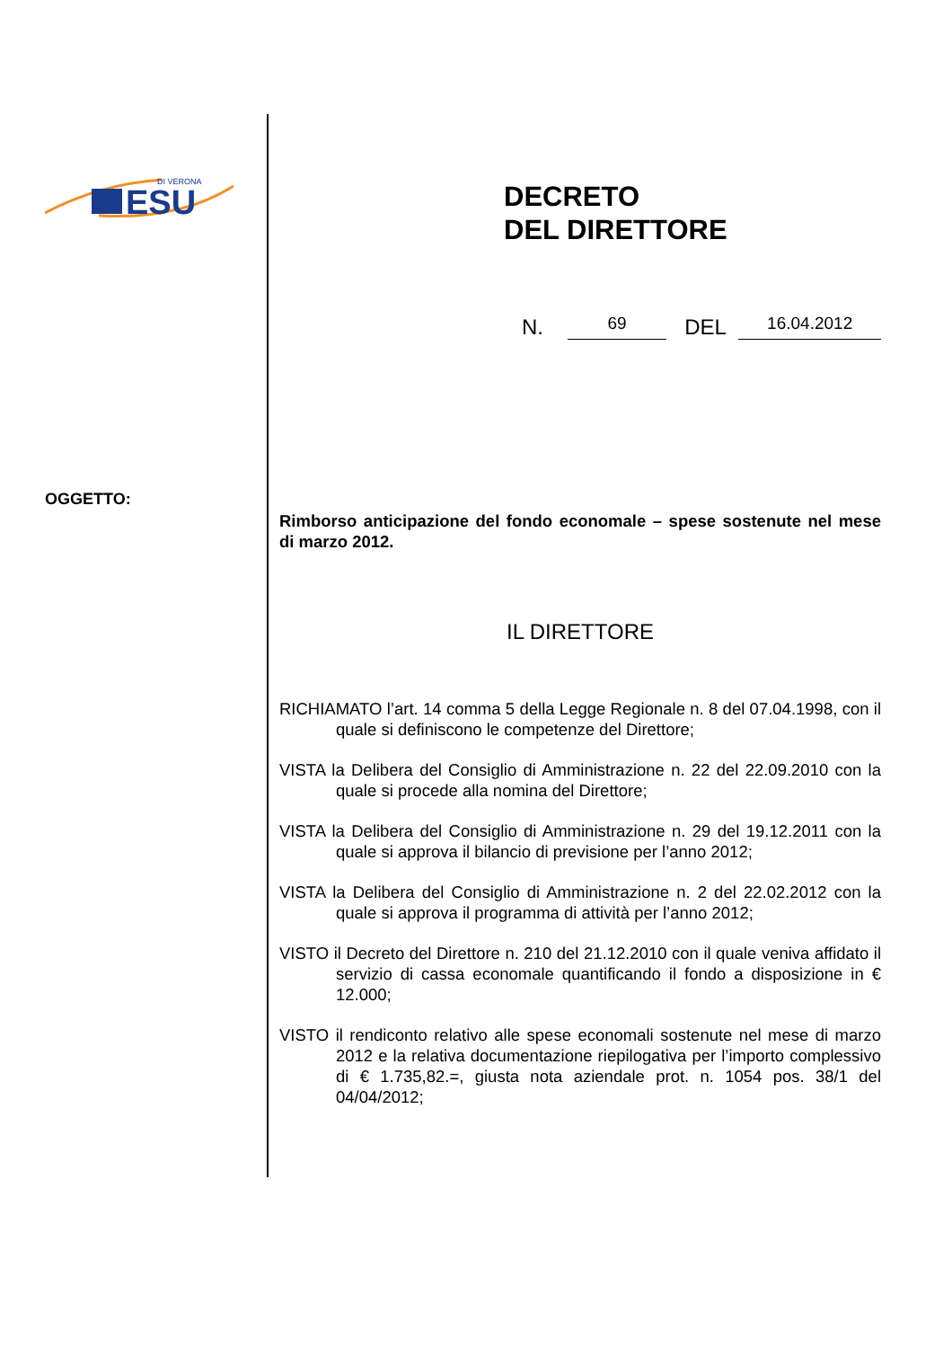ESU
DI VERONA
OGGETTO:
DECRETO
DEL DIRETTORE
N. 69 DEL 16.04.2012
Rimborso anticipazione del fondo economale – spese sostenute nel mese di marzo 2012.
IL DIRETTORE
RICHIAMATO l’art. 14 comma 5 della Legge Regionale n. 8 del 07.04.1998, con il quale si definiscono le competenze del Direttore;
VISTA la Delibera del Consiglio di Amministrazione n. 22 del 22.09.2010 con la quale si procede alla nomina del Direttore;
VISTA la Delibera del Consiglio di Amministrazione n. 29 del 19.12.2011 con la quale si approva il bilancio di previsione per l’anno 2012;
VISTA la Delibera del Consiglio di Amministrazione n. 2 del 22.02.2012 con la quale si approva il programma di attività per l’anno 2012;
VISTO il Decreto del Direttore n. 210 del 21.12.2010 con il quale veniva affidato il servizio di cassa economale quantificando il fondo a disposizione in € 12.000;
VISTO il rendiconto relativo alle spese economali sostenute nel mese di marzo 2012 e la relativa documentazione riepilogativa per l’importo complessivo di € 1.735,82.=, giusta nota aziendale prot. n. 1054 pos. 38/1 del 04/04/2012;